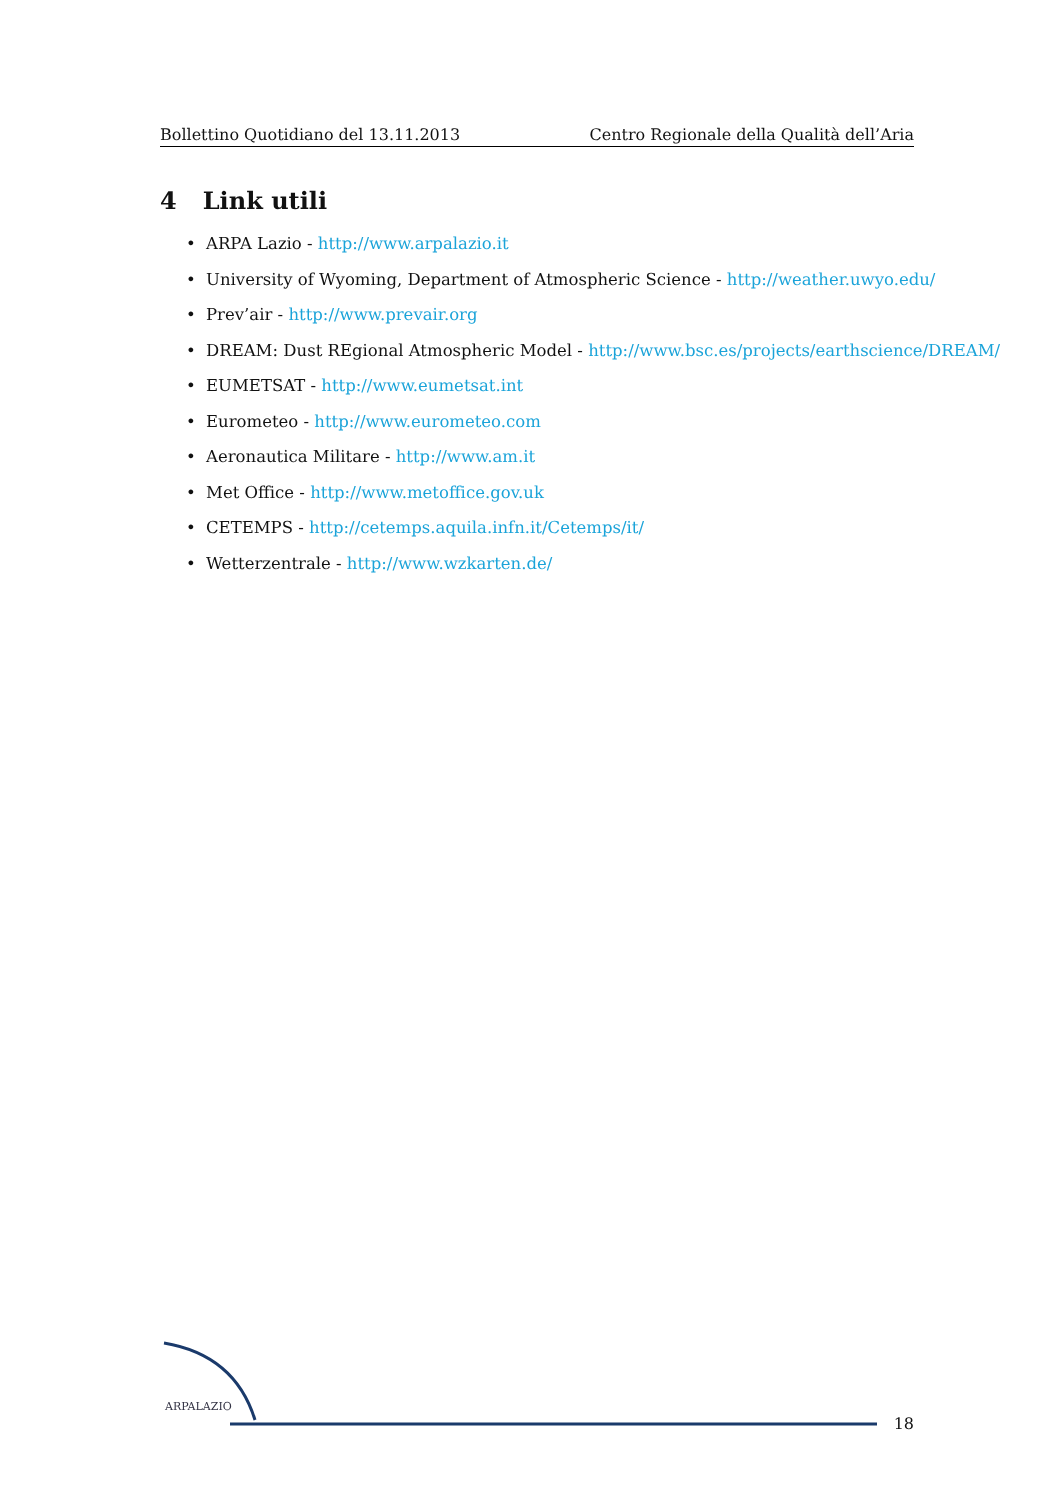Bollettino Quotidiano del 13.11.2013 Centro Regionale della Qualità dell’Aria
4 Link utili
• ARPA Lazio - http://www.arpalazio.it
• University of Wyoming, Department of Atmospheric Science - http://weather.uwyo.edu/
• Prev’air - http://www.prevair.org
• DREAM: Dust REgional Atmospheric Model - http://www.bsc.es/projects/earthscience/DREAM/
• EUMETSAT - http://www.eumetsat.int
• Eurometeo - http://www.eurometeo.com
• Aeronautica Militare - http://www.am.it
• Met Office - http://www.metoffice.gov.uk
• CETEMPS - http://cetemps.aquila.infn.it/Cetemps/it/
• Wetterzentrale - http://www.wzkarten.de/
ARPALAZIO
18